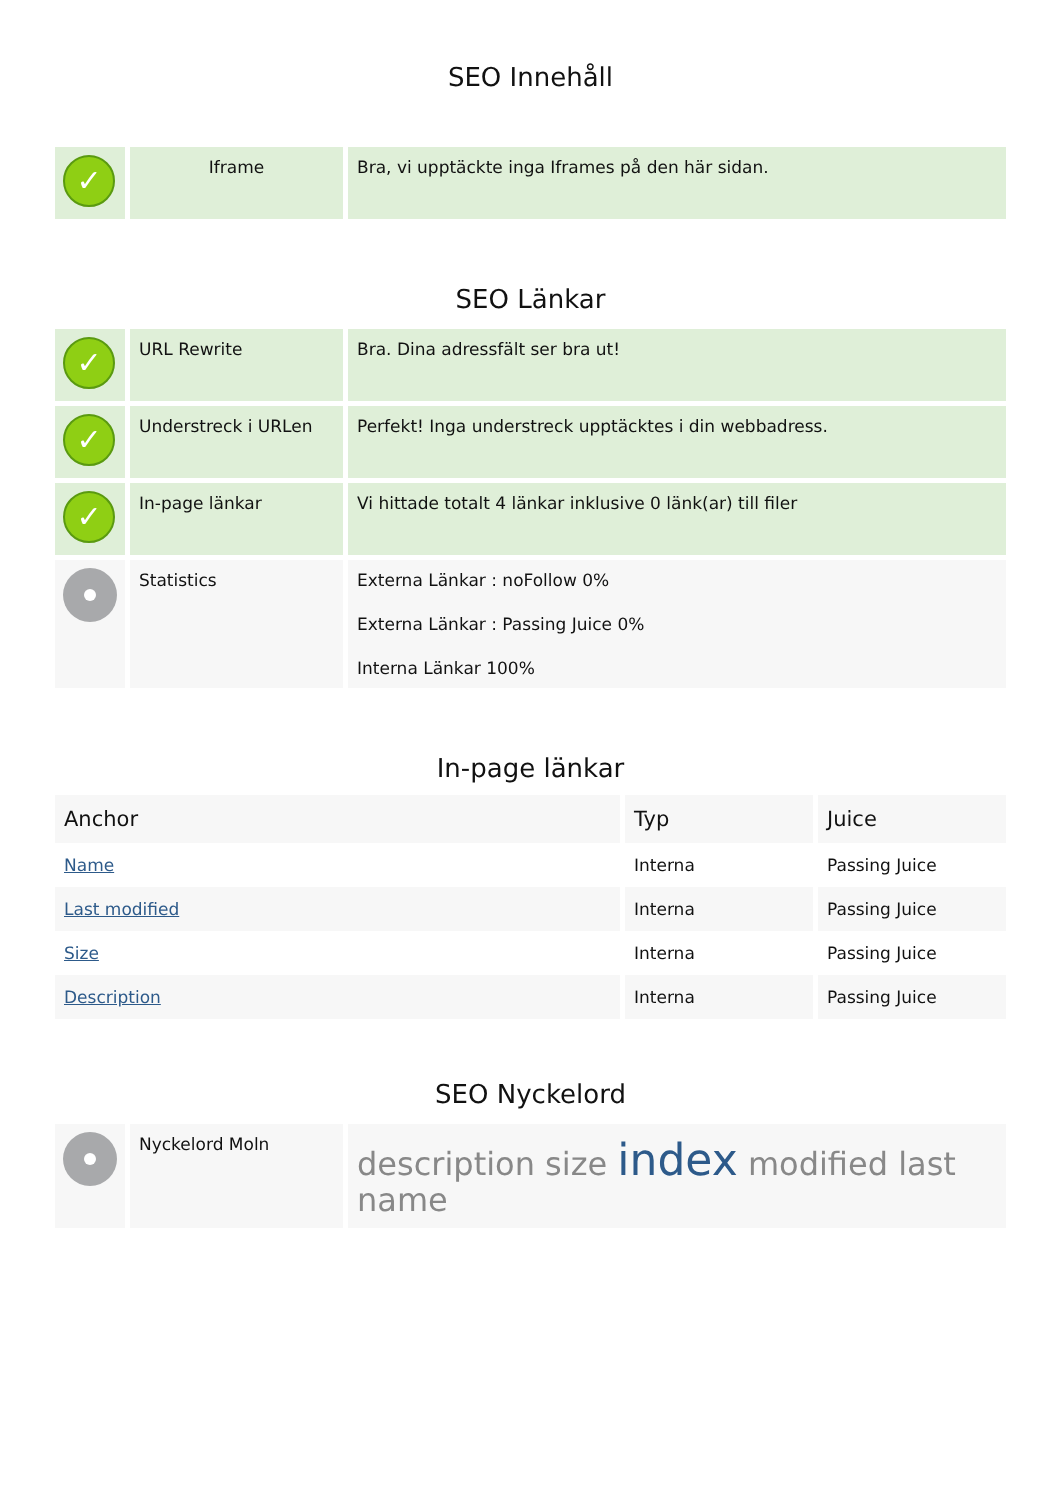SEO Innehåll
| ✓ | Iframe | Bra, vi upptäckte inga Iframes på den här sidan. |
SEO Länkar
| ✓ | URL Rewrite | Bra. Dina adressfält ser bra ut! |
| ✓ | Understreck i URLen | Perfekt! Inga understreck upptäcktes i din webbadress. |
| ✓ | In-page länkar | Vi hittade totalt 4 länkar inklusive 0 länk(ar) till filer |
| | Statistics | Externa Länkar : noFollow 0% Externa Länkar : Passing Juice 0% Interna Länkar 100% |
In-page länkar
| Anchor | Typ | Juice |
| --- | --- | --- |
| Name | Interna | Passing Juice |
| Last modified | Interna | Passing Juice |
| Size | Interna | Passing Juice |
| Description | Interna | Passing Juice |
SEO Nyckelord
| | Nyckelord Moln | description size index modified last name |